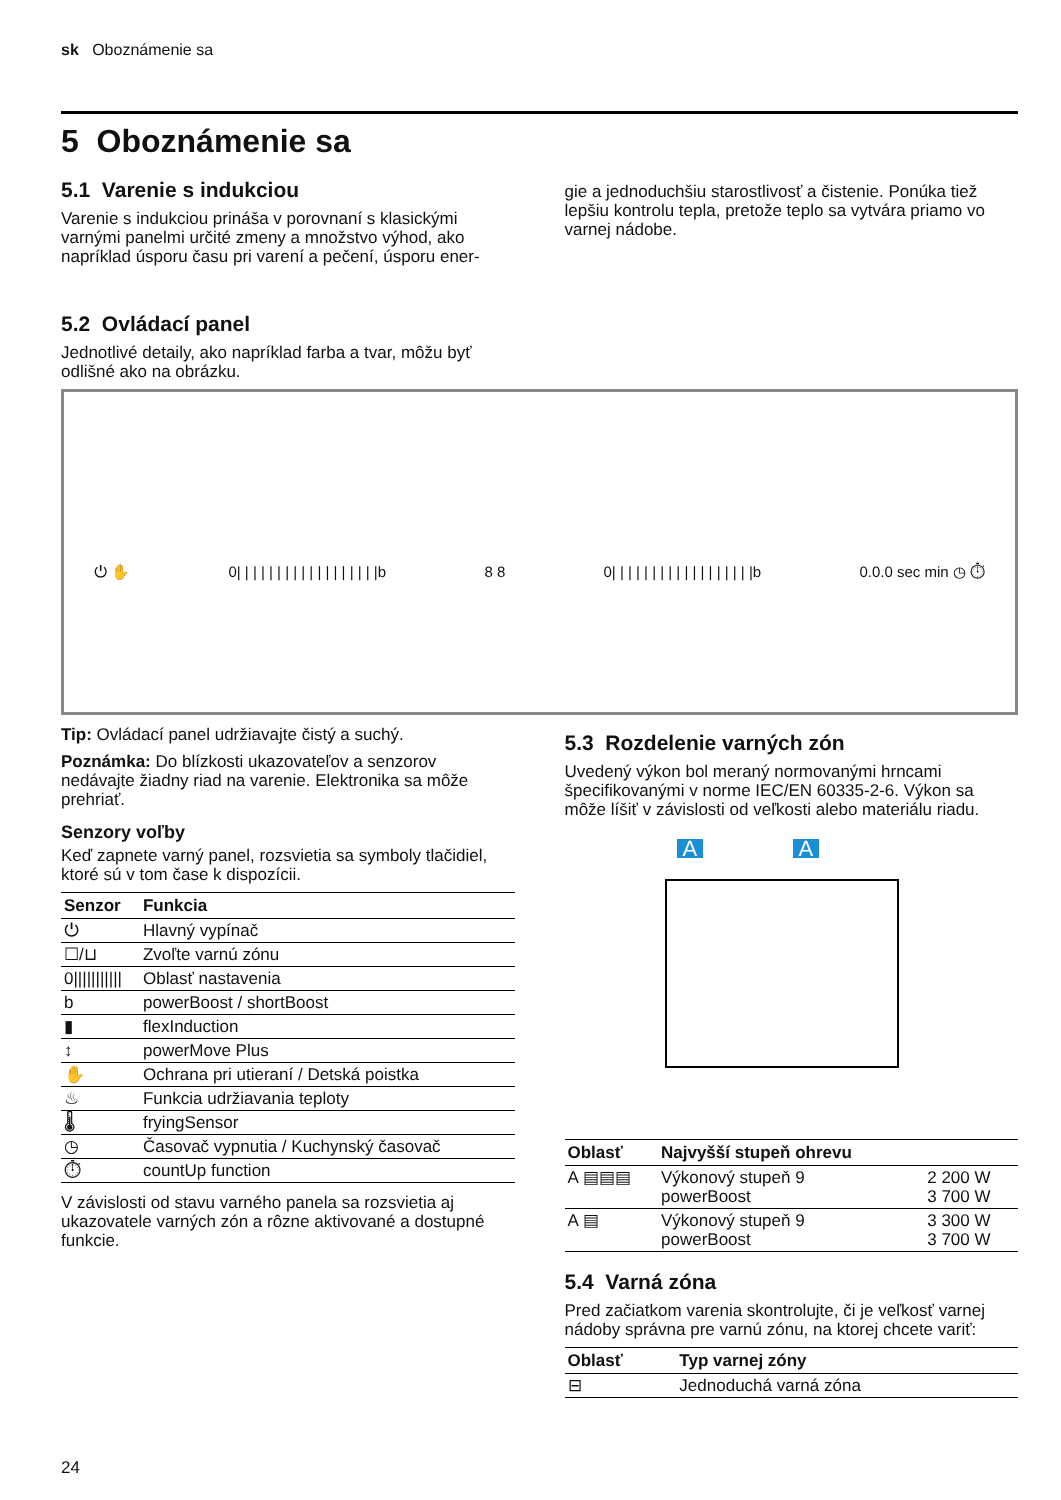sk Oboznámenie sa
5 Oboznámenie sa
5.1 Varenie s indukciou
Varenie s indukciou prináša v porovnaní s klasickými varnými panelmi určité zmeny a množstvo výhod, ako napríklad úsporu času pri varení a pečení, úsporu ener-
gie a jednoduchšiu starostlivosť a čistenie. Ponúka tiež lepšiu kontrolu tepla, pretože teplo sa vytvára priamo vo varnej nádobe.
5.2 Ovládací panel
Jednotlivé detaily, ako napríklad farba a tvar, môžu byť
odlišné ako na obrázku.
⏻ ✋ 0| | | | | | | | | | | | | | | | | |b 8 8 0| | | | | | | | | | | | | | | | | |b 0.0.0 sec min ◷ ⏱
Tip: Ovládací panel udržiavajte čistý a suchý.
Poznámka: Do blízkosti ukazovateľov a senzorov nedávajte žiadny riad na varenie. Elektronika sa môže prehriať.
Senzory voľby
Keď zapnete varný panel, rozsvietia sa symboly tlačidiel, ktoré sú v tom čase k dispozícii.
| Senzor | Funkcia |
| --- | --- |
| ⏻ | Hlavný vypínač |
| ☐/⊔ | Zvoľte varnú zónu |
| 0/////////// | Oblasť nastavenia |
| b | powerBoost / shortBoost |
| ▮ | flexInduction |
| ↕ | powerMove Plus |
| ✋ | Ochrana pri utieraní / Detská poistka |
| ♨ | Funkcia udržiavania teploty |
| 🌡 | fryingSensor |
| ◷ | Časovač vypnutia / Kuchynský časovač |
| ⏱ | countUp function |
V závislosti od stavu varného panela sa rozsvietia aj ukazovatele varných zón a rôzne aktivované a dostupné funkcie.
5.3 Rozdelenie varných zón
Uvedený výkon bol meraný normovanými hrncami špecifikovanými v norme IEC/EN 60335-2-6. Výkon sa môže líšiť v závislosti od veľkosti alebo materiálu riadu.
A A
| Oblasť | Najvyšší stupeň ohrevu | |
| --- | --- | --- |
| A ▤▤▤ | Výkonový stupeň 9 powerBoost | 2 200 W 3 700 W |
| A ▤ | Výkonový stupeň 9 powerBoost | 3 300 W 3 700 W |
5.4 Varná zóna
Pred začiatkom varenia skontrolujte, či je veľkosť varnej nádoby správna pre varnú zónu, na ktorej chcete variť:
| Oblasť | Typ varnej zóny |
| --- | --- |
| ⊟ | Jednoduchá varná zóna |
24